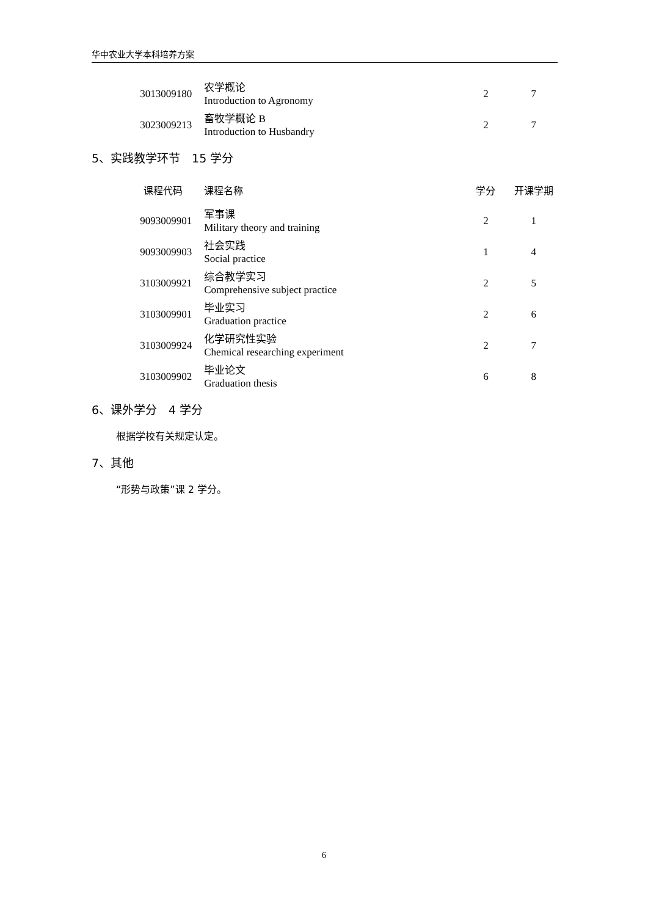华中农业大学本科培养方案
| 3013009180 | 农学概论 Introduction to Agronomy | 2 | 7 |
| 3023009213 | 畜牧学概论 B Introduction to Husbandry | 2 | 7 |
5、实践教学环节　15 学分
| 课程代码 | 课程名称 | 学分 | 开课学期 |
| --- | --- | --- | --- |
| 9093009901 | 军事课 Military theory and training | 2 | 1 |
| 9093009903 | 社会实践 Social practice | 1 | 4 |
| 3103009921 | 综合教学实习 Comprehensive subject practice | 2 | 5 |
| 3103009901 | 毕业实习 Graduation practice | 2 | 6 |
| 3103009924 | 化学研究性实验 Chemical researching experiment | 2 | 7 |
| 3103009902 | 毕业论文 Graduation thesis | 6 | 8 |
6、课外学分　4 学分
根据学校有关规定认定。
7、其他
“形势与政策”课 2 学分。
6